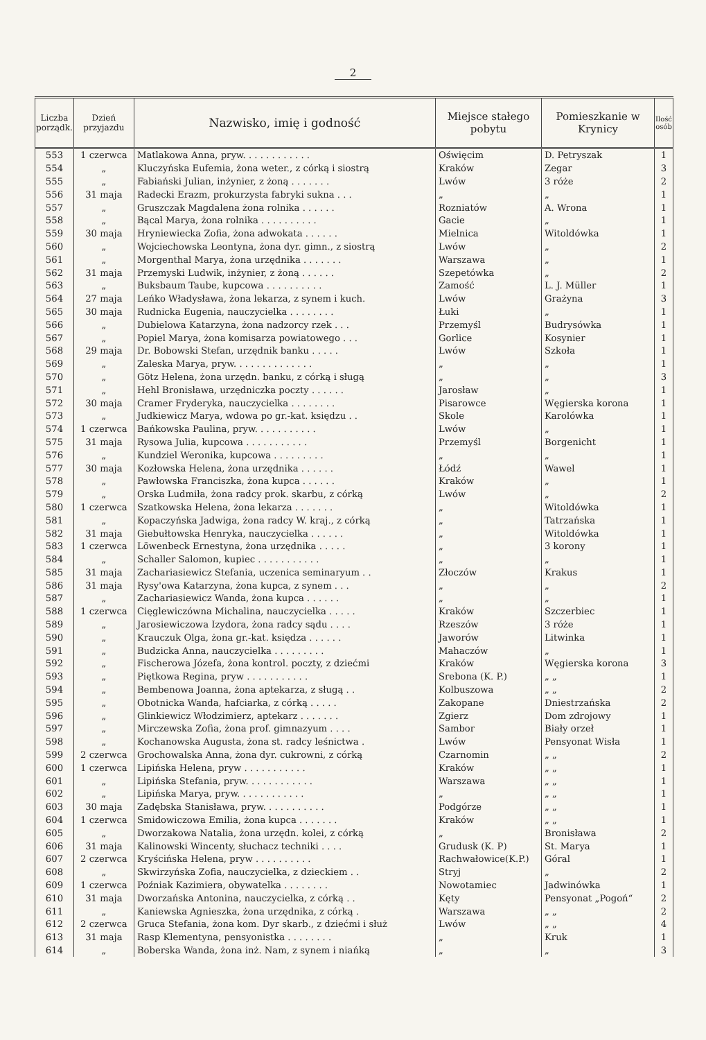2
| Liczba porządk. | Dzień przyjazdu | Nazwisko, imię i godność | Miejsce stałego pobytu | Pomieszkanie w Krynicy | Ilość osób |
| --- | --- | --- | --- | --- | --- |
| 553 | 1 czerwca | Matlakowa Anna, pryw. . . . . . . . . . . . | Oświęcim | D. Petryszak | 1 |
| 554 | „ | Kluczyńska Eufemia, żona weter., z córką i siostrą | Kraków | Zegar | 3 |
| 555 | „ | Fabiański Julian, inżynier, z żoną . . . . . . . | Lwów | 3 róże | 2 |
| 556 | 31 maja | Radecki Erazm, prokurzysta fabryki sukna . . . | „ | „ | 1 |
| 557 | „ | Gruszczak Magdalena żona rolnika . . . . . . | Rozniatów | A. Wrona | 1 |
| 558 | „ | Bącal Marya, żona rolnika . . . . . . . . . . | Gacie | „ | 1 |
| 559 | 30 maja | Hryniewiecka Zofia, żona adwokata . . . . . . | Mielnica | Witoldówka | 1 |
| 560 | „ | Wojciechowska Leontyna, żona dyr. gimn., z siostrą | Lwów | „ | 2 |
| 561 | „ | Morgenthal Marya, żona urzędnika . . . . . . . | Warszawa | „ | 1 |
| 562 | 31 maja | Przemyski Ludwik, inżynier, z żoną . . . . . . | Szepetówka | „ | 2 |
| 563 | „ | Buksbaum Taube, kupcowa . . . . . . . . . . | Zamość | L. J. Müller | 1 |
| 564 | 27 maja | Leńko Władysława, żona lekarza, z synem i kuch. | Lwów | Grażyna | 3 |
| 565 | 30 maja | Rudnicka Eugenia, nauczycielka . . . . . . . . | Łuki | „ | 1 |
| 566 | „ | Dubielowa Katarzyna, żona nadzorcy rzek . . . | Przemyśl | Budrysówka | 1 |
| 567 | „ | Popiel Marya, żona komisarza powiatowego . . . | Gorlice | Kosynier | 1 |
| 568 | 29 maja | Dr. Bobowski Stefan, urzędnik banku . . . . . | Lwów | Szkoła | 1 |
| 569 | „ | Zaleska Marya, pryw. . . . . . . . . . . . . . | „ | „ | 1 |
| 570 | „ | Götz Helena, żona urzędn. banku, z córką i sługą | „ | „ | 3 |
| 571 | „ | Hehl Bronisława, urzędniczka poczty . . . . . . | Jarosław | „ | 1 |
| 572 | 30 maja | Cramer Fryderyka, nauczycielka . . . . . . . . | Pisarowce | Węgierska korona | 1 |
| 573 | „ | Judkiewicz Marya, wdowa po gr.-kat. księdzu . . | Skole | Karolówka | 1 |
| 574 | 1 czerwca | Bańkowska Paulina, pryw. . . . . . . . . . . | Lwów | „ | 1 |
| 575 | 31 maja | Rysowa Julia, kupcowa . . . . . . . . . . . | Przemyśl | Borgenicht | 1 |
| 576 | „ | Kundziel Weronika, kupcowa . . . . . . . . . | „ | „ | 1 |
| 577 | 30 maja | Kozłowska Helena, żona urzędnika . . . . . . | Łódź | Wawel | 1 |
| 578 | „ | Pawłowska Franciszka, żona kupca . . . . . . | Kraków | „ | 1 |
| 579 | „ | Orska Ludmiła, żona radcy prok. skarbu, z córką | Lwów | „ | 2 |
| 580 | 1 czerwca | Szatkowska Helena, żona lekarza . . . . . . . | „ | Witoldówka | 1 |
| 581 | „ | Kopaczyńska Jadwiga, żona radcy W. kraj., z córką | „ | Tatrzańska | 1 |
| 582 | 31 maja | Giebułtowska Henryka, nauczycielka . . . . . . | „ | Witoldówka | 1 |
| 583 | 1 czerwca | Löwenbeck Ernestyna, żona urzędnika . . . . . | „ | 3 korony | 1 |
| 584 | „ | Schaller Salomon, kupiec . . . . . . . . . . . | „ | „ | 1 |
| 585 | 31 maja | Zachariasiewicz Stefania, uczenica seminaryum . . | Złoczów | Krakus | 1 |
| 586 | 31 maja | Rysy'owa Katarzyna, żona kupca, z synem . . . | „ | „ | 2 |
| 587 | „ | Zachariasiewicz Wanda, żona kupca . . . . . . | „ | „ | 1 |
| 588 | 1 czerwca | Cięglewiczówna Michalina, nauczycielka . . . . . | Kraków | Szczerbiec | 1 |
| 589 | „ | Jarosiewiczowa Izydora, żona radcy sądu . . . . | Rzeszów | 3 róże | 1 |
| 590 | „ | Krauczuk Olga, żona gr.-kat. księdza . . . . . . | Jaworów | Litwinka | 1 |
| 591 | „ | Budzicka Anna, nauczycielka . . . . . . . . . | Mahaczów | „ | 1 |
| 592 | „ | Fischerowa Józefa, żona kontrol. poczty, z dziećmi | Kraków | Węgierska korona | 3 |
| 593 | „ | Piętkowa Regina, pryw . . . . . . . . . . . | Srebona (K. P.) | „ „ | 1 |
| 594 | „ | Bembenowa Joanna, żona aptekarza, z sługą . . | Kolbuszowa | „ „ | 2 |
| 595 | „ | Obotnicka Wanda, hafciarka, z córką . . . . . | Zakopane | Dniestrzańska | 2 |
| 596 | „ | Glinkiewicz Włodzimierz, aptekarz . . . . . . . | Zgierz | Dom zdrojowy | 1 |
| 597 | „ | Mirczewska Zofia, żona prof. gimnazyum . . . . | Sambor | Biały orzeł | 1 |
| 598 | „ | Kochanowska Augusta, żona st. radcy leśnictwa . | Lwów | Pensyonat Wisła | 1 |
| 599 | 2 czerwca | Grochowalska Anna, żona dyr. cukrowni, z córką | Czarnomin | „ „ | 2 |
| 600 | 1 czerwca | Lipińska Helena, pryw . . . . . . . . . . . | Kraków | „ „ | 1 |
| 601 | „ | Lipińska Stefania, pryw. . . . . . . . . . . . | Warszawa | „ „ | 1 |
| 602 | „ | Lipińska Marya, pryw. . . . . . . . . . . . | „ | „ „ | 1 |
| 603 | 30 maja | Zadębska Stanisława, pryw. . . . . . . . . . . | Podgórze | „ „ | 1 |
| 604 | 1 czerwca | Smidowiczowa Emilia, żona kupca . . . . . . . | Kraków | „ „ | 1 |
| 605 | „ | Dworzakowa Natalia, żona urzędn. kolei, z córką | „ | Bronisława | 2 |
| 606 | 31 maja | Kalinowski Wincenty, słuchacz techniki . . . . | Grudusk (K. P) | St. Marya | 1 |
| 607 | 2 czerwca | Kryścińska Helena, pryw . . . . . . . . . . | Rachwałowice(K.P.) | Góral | 1 |
| 608 | „ | Skwirzyńska Zofia, nauczycielka, z dzieckiem . . | Stryj | „ | 2 |
| 609 | 1 czerwca | Poźniak Kazimiera, obywatelka . . . . . . . . | Nowotamiec | Jadwinówka | 1 |
| 610 | 31 maja | Dworzańska Antonina, nauczycielka, z córką . . | Kęty | Pensyonat „Pogoń“ | 2 |
| 611 | „ | Kaniewska Agnieszka, żona urzędnika, z córką . | Warszawa | „ „ | 2 |
| 612 | 2 czerwca | Gruca Stefania, żona kom. Dyr skarb., z dziećmi i służ | Lwów | „ „ | 4 |
| 613 | 31 maja | Rasp Klementyna, pensyonistka . . . . . . . . | „ | Kruk | 1 |
| 614 | „ | Boberska Wanda, żona inż. Nam, z synem i niańką | „ | „ | 3 |